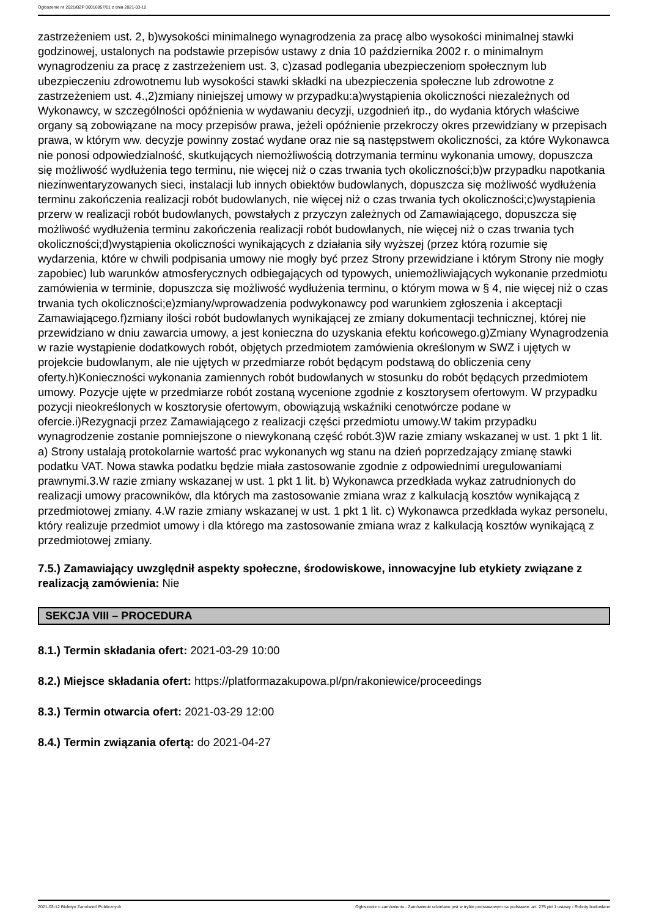Ogłoszenie nr 2021/BZP 00016957/01 z dnia 2021-03-12
zastrzeżeniem ust. 2, b)wysokości minimalnego wynagrodzenia za pracę albo wysokości minimalnej stawki godzinowej, ustalonych na podstawie przepisów ustawy z dnia 10 października 2002 r. o minimalnym wynagrodzeniu za pracę z zastrzeżeniem ust. 3, c)zasad podlegania ubezpieczeniom społecznym lub ubezpieczeniu zdrowotnemu lub wysokości stawki składki na ubezpieczenia społeczne lub zdrowotne z zastrzeżeniem ust. 4.,2)zmiany niniejszej umowy w przypadku:a)wystąpienia okoliczności niezależnych od Wykonawcy, w szczególności opóźnienia w wydawaniu decyzji, uzgodnień itp., do wydania których właściwe organy są zobowiązane na mocy przepisów prawa, jeżeli opóźnienie przekroczy okres przewidziany w przepisach prawa, w którym ww. decyzje powinny zostać wydane oraz nie są następstwem okoliczności, za które Wykonawca nie ponosi odpowiedzialność, skutkujących niemożliwością dotrzymania terminu wykonania umowy, dopuszcza się możliwość wydłużenia tego terminu, nie więcej niż o czas trwania tych okoliczności;b)w przypadku napotkania niezinwentaryzowanych sieci, instalacji lub innych obiektów budowlanych, dopuszcza się możliwość wydłużenia terminu zakończenia realizacji robót budowlanych, nie więcej niż o czas trwania tych okoliczności;c)wystąpienia przerw w realizacji robót budowlanych, powstałych z przyczyn zależnych od Zamawiającego, dopuszcza się możliwość wydłużenia terminu zakończenia realizacji robót budowlanych, nie więcej niż o czas trwania tych okoliczności;d)wystąpienia okoliczności wynikających z działania siły wyższej (przez którą rozumie się wydarzenia, które w chwili podpisania umowy nie mogły być przez Strony przewidziane i którym Strony nie mogły zapobiec) lub warunków atmosferycznych odbiegających od typowych, uniemożliwiających wykonanie przedmiotu zamówienia w terminie, dopuszcza się możliwość wydłużenia terminu, o którym mowa w § 4, nie więcej niż o czas trwania tych okoliczności;e)zmiany/wprowadzenia podwykonawcy pod warunkiem zgłoszenia i akceptacji Zamawiającego.f)zmiany ilości robót budowlanych wynikającej ze zmiany dokumentacji technicznej, której nie przewidziano w dniu zawarcia umowy, a jest konieczna do uzyskania efektu końcowego.g)Zmiany Wynagrodzenia w razie wystąpienie dodatkowych robót, objętych przedmiotem zamówienia określonym w SWZ i ujętych w projekcie budowlanym, ale nie ujętych w przedmiarze robót będącym podstawą do obliczenia ceny oferty.h)Konieczności wykonania zamiennych robót budowlanych w stosunku do robót będących przedmiotem umowy. Pozycje ujęte w przedmiarze robót zostaną wycenione zgodnie z kosztorysem ofertowym. W przypadku pozycji nieokreślonych w kosztorysie ofertowym, obowiązują wskaźniki cenotwórcze podane w ofercie.i)Rezygnacji przez Zamawiającego z realizacji części przedmiotu umowy.W takim przypadku wynagrodzenie zostanie pomniejszone o niewykonaną część robót.3)W razie zmiany wskazanej w ust. 1 pkt 1 lit. a) Strony ustalają protokolarnie wartość prac wykonanych wg stanu na dzień poprzedzający zmianę stawki podatku VAT. Nowa stawka podatku będzie miała zastosowanie zgodnie z odpowiednimi uregulowaniami prawnymi.3.W razie zmiany wskazanej w ust. 1 pkt 1 lit. b) Wykonawca przedkłada wykaz zatrudnionych do realizacji umowy pracowników, dla których ma zastosowanie zmiana wraz z kalkulacją kosztów wynikającą z przedmiotowej zmiany. 4.W razie zmiany wskazanej w ust. 1 pkt 1 lit. c) Wykonawca przedkłada wykaz personelu, który realizuje przedmiot umowy i dla którego ma zastosowanie zmiana wraz z kalkulacją kosztów wynikającą z przedmiotowej zmiany.
7.5.) Zamawiający uwzględnił aspekty społeczne, środowiskowe, innowacyjne lub etykiety związane z realizacją zamówienia: Nie
SEKCJA VIII – PROCEDURA
8.1.) Termin składania ofert: 2021-03-29 10:00
8.2.) Miejsce składania ofert: https://platformazakupowa.pl/pn/rakoniewice/proceedings
8.3.) Termin otwarcia ofert: 2021-03-29 12:00
8.4.) Termin związania ofertą: do 2021-04-27
2021-03-12 Biuletyn Zamówień Publicznych Ogłoszenie o zamówieniu - Zamówienie udzielane jest w trybie podstawowym na podstawie: art. 275 pkt 1 ustawy - Roboty budowlane